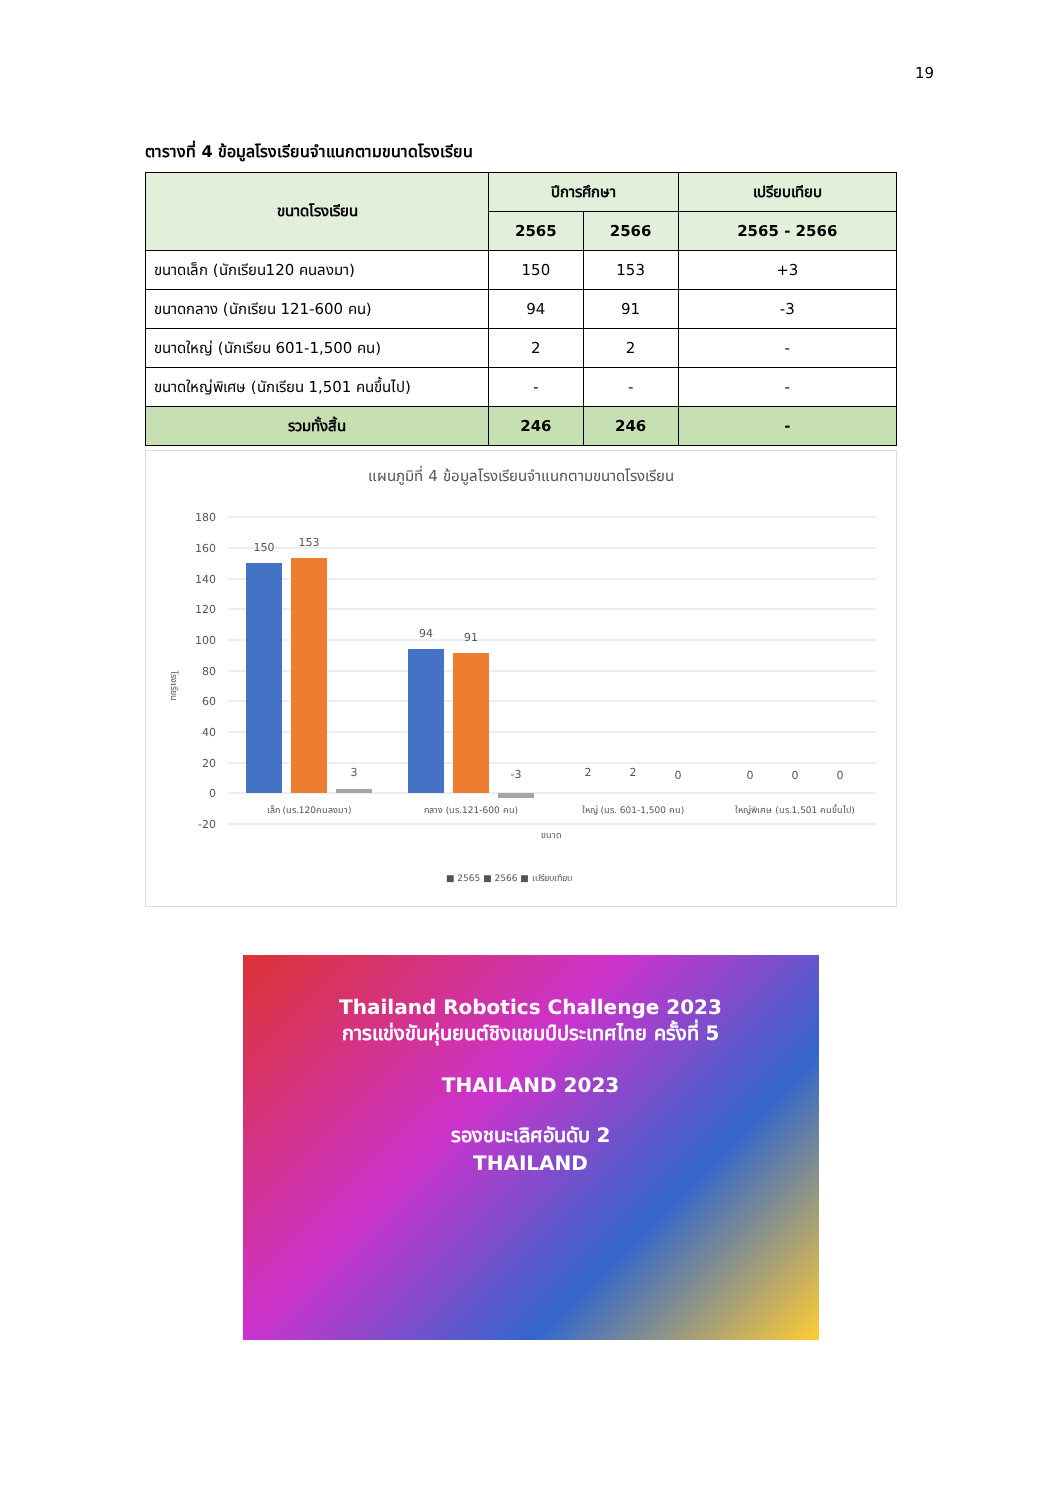19
ตารางที่ 4 ข้อมูลโรงเรียนจำแนกตามขนาดโรงเรียน
| ขนาดโรงเรียน | ปีการศึกษา | | เปรียบเทียบ |
| --- | --- | --- | --- |
| | 2565 | 2566 | 2565 - 2566 |
| ขนาดเล็ก (นักเรียน120 คนลงมา) | 150 | 153 | +3 |
| ขนาดกลาง (นักเรียน 121-600 คน) | 94 | 91 | -3 |
| ขนาดใหญ่ (นักเรียน 601-1,500 คน) | 2 | 2 | - |
| ขนาดใหญ่พิเศษ (นักเรียน 1,501 คนขึ้นไป) | - | - | - |
| รวมทั้งสิ้น | 246 | 246 | - |
แผนภูมิที่ 4 ข้อมูลโรงเรียนจำแนกตามขนาดโรงเรียน
180
160
140
120
100
80
60
40
20
0
-20
150
153
3
94
91
-3
2
2
0
0
0
0
เล็ก (นร.120คนลงมา)
กลาง (นร.121-600 คน)
ใหญ่ (นร. 601-1,500 คน)
ใหญ่พิเศษ (นร.1,501 คนขึ้นไป)
ขนาด
โรงเรียน
■ 2565 ■ 2566 ■ เปรียบเทียบ
Thailand Robotics Challenge 2023
การแข่งขันหุ่นยนต์ชิงแชมป์ประเทศไทย ครั้งที่ 5
THAILAND 2023
รองชนะเลิศอันดับ 2
THAILAND